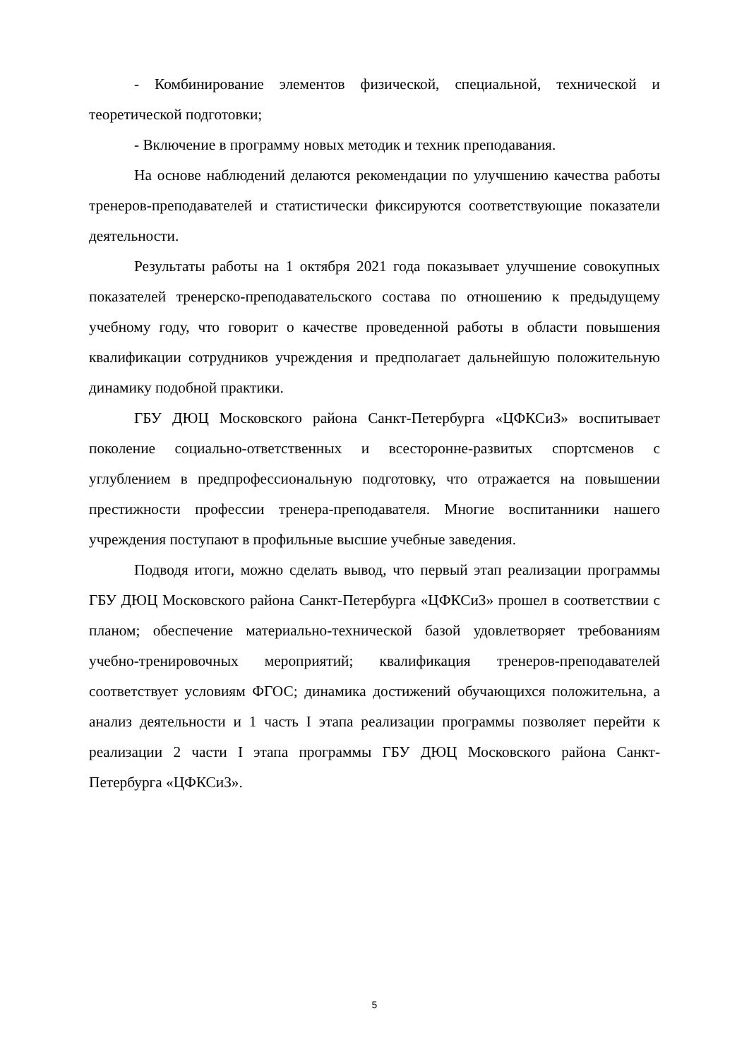- Комбинирование элементов физической, специальной, технической и теоретической подготовки;
- Включение в программу новых методик и техник преподавания.
На основе наблюдений делаются рекомендации по улучшению качества работы тренеров-преподавателей и статистически фиксируются соответствующие показатели деятельности.
Результаты работы на 1 октября 2021 года показывает улучшение совокупных показателей тренерско-преподавательского состава по отношению к предыдущему учебному году, что говорит о качестве проведенной работы в области повышения квалификации сотрудников учреждения и предполагает дальнейшую положительную динамику подобной практики.
ГБУ ДЮЦ Московского района Санкт-Петербурга «ЦФКСиЗ» воспитывает поколение социально-ответственных и всесторонне-развитых спортсменов с углублением в предпрофессиональную подготовку, что отражается на повышении престижности профессии тренера-преподавателя. Многие воспитанники нашего учреждения поступают в профильные высшие учебные заведения.
Подводя итоги, можно сделать вывод, что первый этап реализации программы ГБУ ДЮЦ Московского района Санкт-Петербурга «ЦФКСиЗ» прошел в соответствии с планом; обеспечение материально-технической базой удовлетворяет требованиям учебно-тренировочных мероприятий; квалификация тренеров-преподавателей соответствует условиям ФГОС; динамика достижений обучающихся положительна, а анализ деятельности и 1 часть I этапа реализации программы позволяет перейти к реализации 2 части I этапа программы ГБУ ДЮЦ Московского района Санкт-Петербурга «ЦФКСиЗ».
5